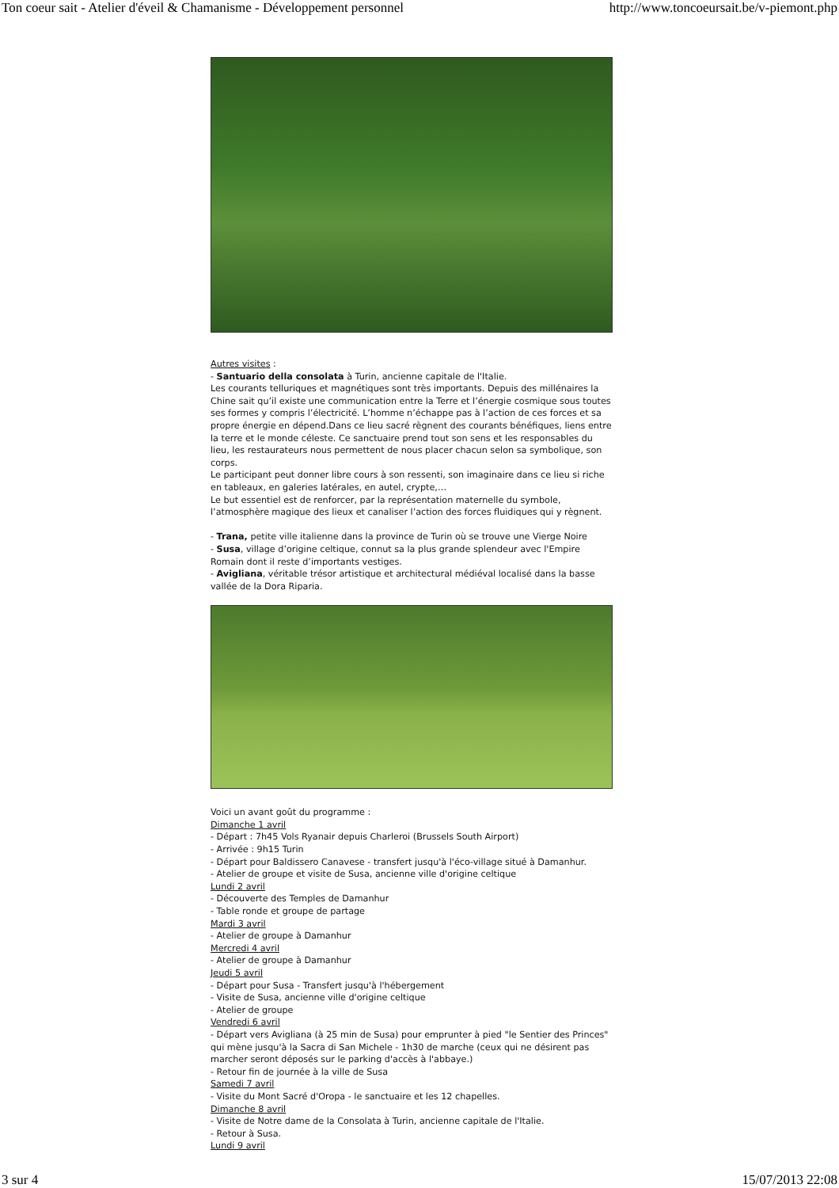Ton coeur sait - Atelier d'éveil & Chamanisme - Développement personnel http://www.toncoeursait.be/v-piemont.php
Autres visites :
- Santuario della consolata à Turin, ancienne capitale de l'Italie.
Les courants telluriques et magnétiques sont très importants. Depuis des millénaires la Chine sait qu’il existe une communication entre la Terre et l’énergie cosmique sous toutes ses formes y compris l’électricité. L’homme n’échappe pas à l’action de ces forces et sa propre énergie en dépend.Dans ce lieu sacré règnent des courants bénéfiques, liens entre la terre et le monde céleste. Ce sanctuaire prend tout son sens et les responsables du lieu, les restaurateurs nous permettent de nous placer chacun selon sa symbolique, son corps.
Le participant peut donner libre cours à son ressenti, son imaginaire dans ce lieu si riche en tableaux, en galeries latérales, en autel, crypte,…
Le but essentiel est de renforcer, par la représentation maternelle du symbole, l’atmosphère magique des lieux et canaliser l’action des forces fluidiques qui y règnent.
- Trana, petite ville italienne dans la province de Turin où se trouve une Vierge Noire
- Susa, village d’origine celtique, connut sa la plus grande splendeur avec l'Empire Romain dont il reste d’importants vestiges.
- Avigliana, véritable trésor artistique et architectural médiéval localisé dans la basse vallée de la Dora Riparia.
Voici un avant goût du programme :
Dimanche 1 avril
- Départ : 7h45 Vols Ryanair depuis Charleroi (Brussels South Airport)
- Arrivée : 9h15 Turin
- Départ pour Baldissero Canavese - transfert jusqu'à l'éco-village situé à Damanhur.
- Atelier de groupe et visite de Susa, ancienne ville d'origine celtique
Lundi 2 avril
- Découverte des Temples de Damanhur
- Table ronde et groupe de partage
Mardi 3 avril
- Atelier de groupe à Damanhur
Mercredi 4 avril
- Atelier de groupe à Damanhur
Jeudi 5 avril
- Départ pour Susa - Transfert jusqu'à l'hébergement
- Visite de Susa, ancienne ville d'origine celtique
- Atelier de groupe
Vendredi 6 avril
- Départ vers Avigliana (à 25 min de Susa) pour emprunter à pied "le Sentier des Princes" qui mène jusqu'à la Sacra di San Michele - 1h30 de marche (ceux qui ne désirent pas marcher seront déposés sur le parking d'accès à l'abbaye.)
- Retour fin de journée à la ville de Susa
Samedi 7 avril
- Visite du Mont Sacré d'Oropa - le sanctuaire et les 12 chapelles.
Dimanche 8 avril
- Visite de Notre dame de la Consolata à Turin, ancienne capitale de l'Italie.
- Retour à Susa.
Lundi 9 avril
3 sur 4 15/07/2013 22:08